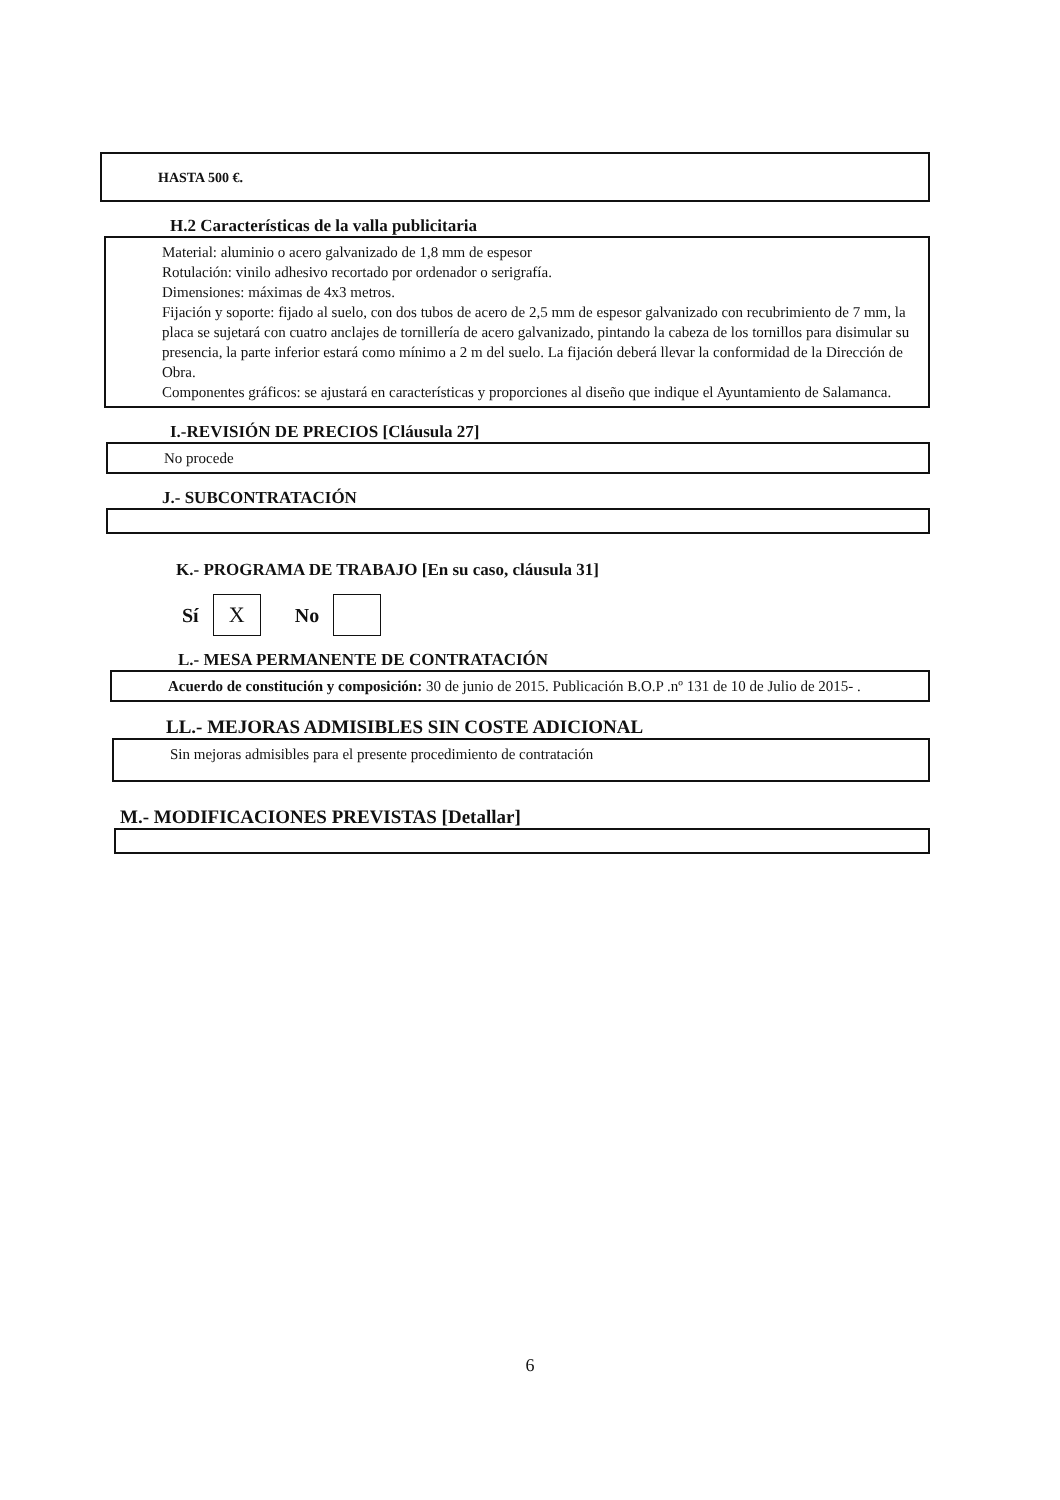HASTA 500 €.
H.2 Características de la valla publicitaria
Material: aluminio o acero galvanizado de 1,8 mm de espesor
Rotulación: vinilo adhesivo recortado por ordenador o serigrafía.
Dimensiones: máximas de 4x3 metros.
Fijación y soporte: fijado al suelo, con dos tubos de acero de 2,5 mm de espesor galvanizado con recubrimiento de 7 mm, la placa se sujetará con cuatro anclajes de tornillería de acero galvanizado, pintando la cabeza de los tornillos para disimular su presencia, la parte inferior estará como mínimo a 2 m del suelo. La fijación deberá llevar la conformidad de la Dirección de Obra.
Componentes gráficos: se ajustará en características y proporciones al diseño que indique el Ayuntamiento de Salamanca.
I.-REVISIÓN DE PRECIOS [Cláusula 27]
No procede
J.- SUBCONTRATACIÓN
K.- PROGRAMA DE TRABAJO [En su caso, cláusula 31]
Sí X No
L.- MESA PERMANENTE DE CONTRATACIÓN
Acuerdo de constitución y composición: 30 de junio de 2015. Publicación B.O.P .nº 131 de 10 de Julio de 2015- .
LL.- MEJORAS ADMISIBLES SIN COSTE ADICIONAL
Sin mejoras admisibles para el presente procedimiento de contratación
M.- MODIFICACIONES PREVISTAS [Detallar]
6